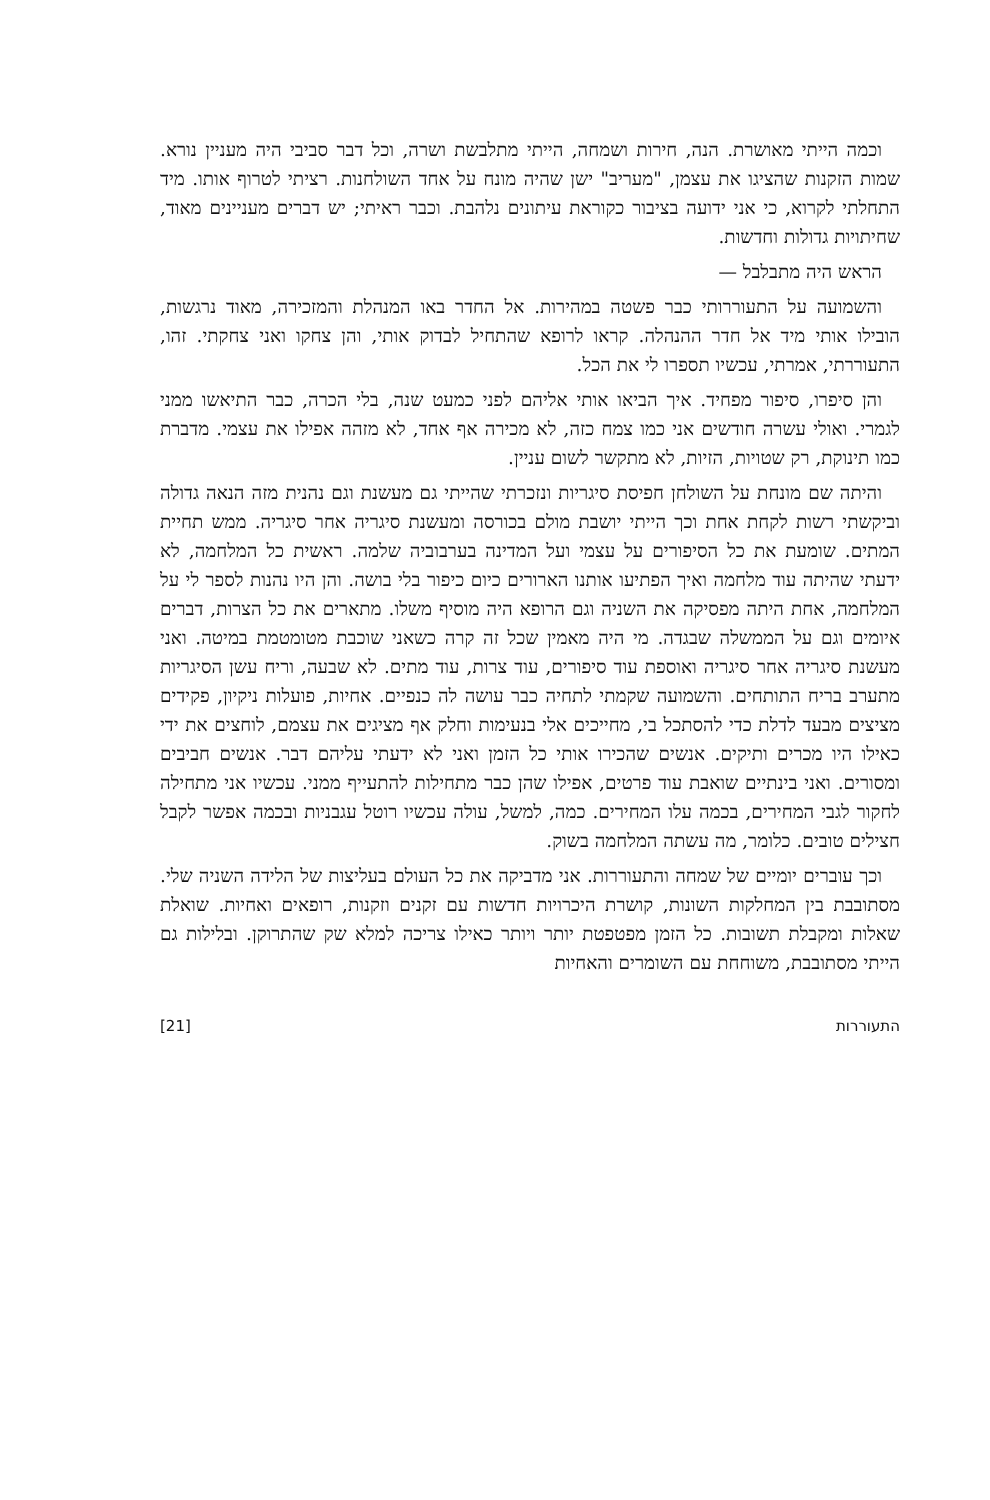וכמה הייתי מאושרת. הנה, חירות ושמחה, הייתי מתלבשת ושרה, וכל דבר סביבי היה מעניין נורא. שמות הזקנות שהציגו את עצמן, "מעריב" ישן שהיה מונח על אחד השולחנות. רציתי לטרוף אותו. מיד התחלתי לקרוא, כי אני ידועה בציבור כקוראת עיתונים נלהבת. וכבר ראיתי; יש דברים מעניינים מאוד, שחיתויות גדולות וחדשות.
הראש היה מתבלבל —
והשמועה על התעוררותי כבר פשטה במהירות. אל החדר באו המנהלת והמזכירה, מאוד נרגשות, הובילו אותי מיד אל חדר ההנהלה. קראו לרופא שהתחיל לבדוק אותי, והן צחקו ואני צחקתי. זהו, התעוררתי, אמרתי, עכשיו תספרו לי את הכל.
והן סיפרו, סיפור מפחיד. איך הביאו אותי אליהם לפני כמעט שנה, בלי הכרה, כבר התיאשו ממני לגמרי. ואולי עשרה חודשים אני כמו צמח כזה, לא מכירה אף אחד, לא מזהה אפילו את עצמי. מדברת כמו תינוקת, רק שטויות, הזיות, לא מתקשר לשום עניין.
והיתה שם מונחת על השולחן חפיסת סיגריות ונזכרתי שהייתי גם מעשנת וגם נהנית מזה הנאה גדולה וביקשתי רשות לקחת אחת וכך הייתי יושבת מולם בכורסה ומעשנת סיגריה אחר סיגריה. ממש תחיית המתים. שומעת את כל הסיפורים על עצמי ועל המדינה בערבוביה שלמה. ראשית כל המלחמה, לא ידעתי שהיתה עוד מלחמה ואיך הפתיעו אותנו הארורים כיום כיפור בלי בושה. והן היו נהנות לספר לי על המלחמה, אחת היתה מפסיקה את השניה וגם הרופא היה מוסיף משלו. מתארים את כל הצרות, דברים איומים וגם על הממשלה שבגדה. מי היה מאמין שכל זה קרה כשאני שוכבת מטומטמת במיטה. ואני מעשנת סיגריה אחר סיגריה ואוספת עוד סיפורים, עוד צרות, עוד מתים. לא שבעה, וריח עשן הסיגריות מתערב בריח התותחים. והשמועה שקמתי לתחיה כבר עושה לה כנפיים. אחיות, פועלות ניקיון, פקידים מציצים מבעד לדלת כדי להסתכל בי, מחייכים אלי בנעימות וחלק אף מציגים את עצמם, לוחצים את ידי כאילו היו מכרים ותיקים. אנשים שהכירו אותי כל הזמן ואני לא ידעתי עליהם דבר. אנשים חביבים ומסורים. ואני בינתיים שואבת עוד פרטים, אפילו שהן כבר מתחילות להתעייף ממני. עכשיו אני מתחילה לחקור לגבי המחירים, בכמה עלו המחירים. כמה, למשל, עולה עכשיו רוטל עגבניות ובכמה אפשר לקבל חצילים טובים. כלומר, מה עשתה המלחמה בשוק.
וכך עוברים יומיים של שמחה והתעוררות. אני מדביקה את כל העולם בעליצות של הלידה השניה שלי. מסתובבת בין המחלקות השונות, קושרת היכרויות חדשות עם זקנים וזקנות, רופאים ואחיות. שואלת שאלות ומקבלת תשובות. כל הזמן מפטפטת יותר ויותר כאילו צריכה למלא שק שהתרוקן. ובלילות גם הייתי מסתובבת, משוחחת עם השומרים והאחיות
התעוררות [21]